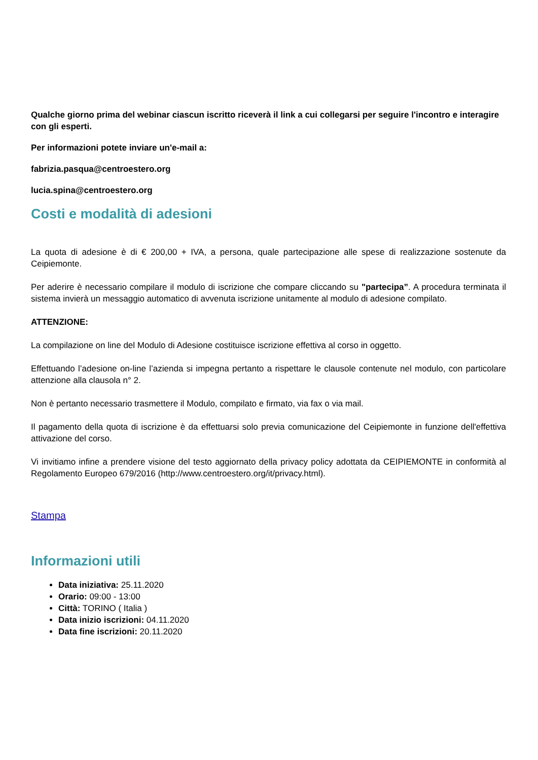Qualche giorno prima del webinar ciascun iscritto riceverà il link a cui collegarsi per seguire l'incontro e interagire con gli esperti.
Per informazioni potete inviare un'e-mail a:
fabrizia.pasqua@centroestero.org
lucia.spina@centroestero.org
Costi e modalità di adesioni
La quota di adesione è di € 200,00 + IVA, a persona, quale partecipazione alle spese di realizzazione sostenute da Ceipiemonte.
Per aderire è necessario compilare il modulo di iscrizione che compare cliccando su "partecipa”. A procedura terminata il sistema invierà un messaggio automatico di avvenuta iscrizione unitamente al modulo di adesione compilato.
ATTENZIONE:
La compilazione on line del Modulo di Adesione costituisce iscrizione effettiva al corso in oggetto.
Effettuando l’adesione on-line l’azienda si impegna pertanto a rispettare le clausole contenute nel modulo, con particolare attenzione alla clausola n° 2.
Non è pertanto necessario trasmettere il Modulo, compilato e firmato, via fax o via mail.
Il pagamento della quota di iscrizione è da effettuarsi solo previa comunicazione del Ceipiemonte in funzione dell'effettiva attivazione del corso.
Vi invitiamo infine a prendere visione del testo aggiornato della privacy policy adottata da CEIPIEMONTE in conformità al Regolamento Europeo 679/2016 (http://www.centroestero.org/it/privacy.html).
Stampa
Informazioni utili
Data iniziativa: 25.11.2020
Orario: 09:00 - 13:00
Città: TORINO ( Italia )
Data inizio iscrizioni: 04.11.2020
Data fine iscrizioni: 20.11.2020